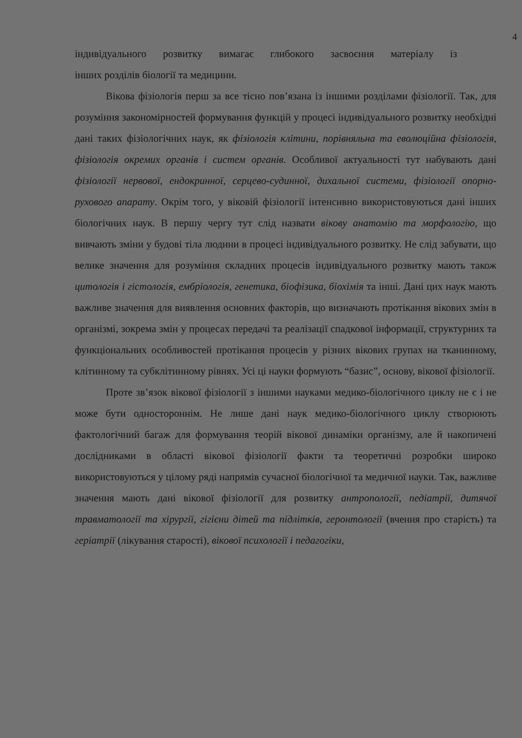4
індивідуального розвитку вимагає глибокого засвоєння матеріалу із
інших розділів біології та медицини.
Вікова фізіологія перш за все тісно пов’язана із іншими розділами фізіології. Так, для розуміння закономірностей формування функцій у процесі індивідуального розвитку необхідні дані таких фізіологічних наук, як фізіологія клітини, порівняльна та еволюційна фізіологія, фізіологія окремих органів і систем органів. Особливої актуальності тут набувають дані фізіології нервової, ендокринної, серцево-судинної, дихальної системи, фізіології опорно-рухового апарату. Окрім того, у віковій фізіології інтенсивно використовуються дані інших біологічних наук. В першу чергу тут слід назвати вікову анатомію та морфологію, що вивчають зміни у будові тіла людини в процесі індивідуального розвитку. Не слід забувати, що велике значення для розуміння складних процесів індивідуального розвитку мають також цитологія і гістологія, ембріологія, генетика, біофізика, біохімія та інші. Дані цих наук мають важливе значення для виявлення основних факторів, що визначають протікання вікових змін в організмі, зокрема змін у процесах передачі та реалізації спадкової інформації, структурних та функціональних особливостей протікання процесів у різних вікових групах на тканинному, клітинному та субклітинному рівнях. Усі ці науки формують “базис”, основу, вікової фізіології.
Проте зв’язок вікової фізіології з іншими науками медико-біологічного циклу не є і не може бути одностороннім. Не лише дані наук медико-біологічного циклу створюють фактологічний багаж для формування теорій вікової динаміки організму, але й накопичені дослідниками в області вікової фізіології факти та теоретичні розробки широко використовуються у цілому ряді напрямів сучасної біологічної та медичної науки. Так, важливе значення мають дані вікової фізіології для розвитку антропології, педіатрії, дитячої травматології та хірургії, гігієни дітей та підлітків, геронтології (вчення про старість) та геріатрії (лікування старості), вікової психології і педагогіки,